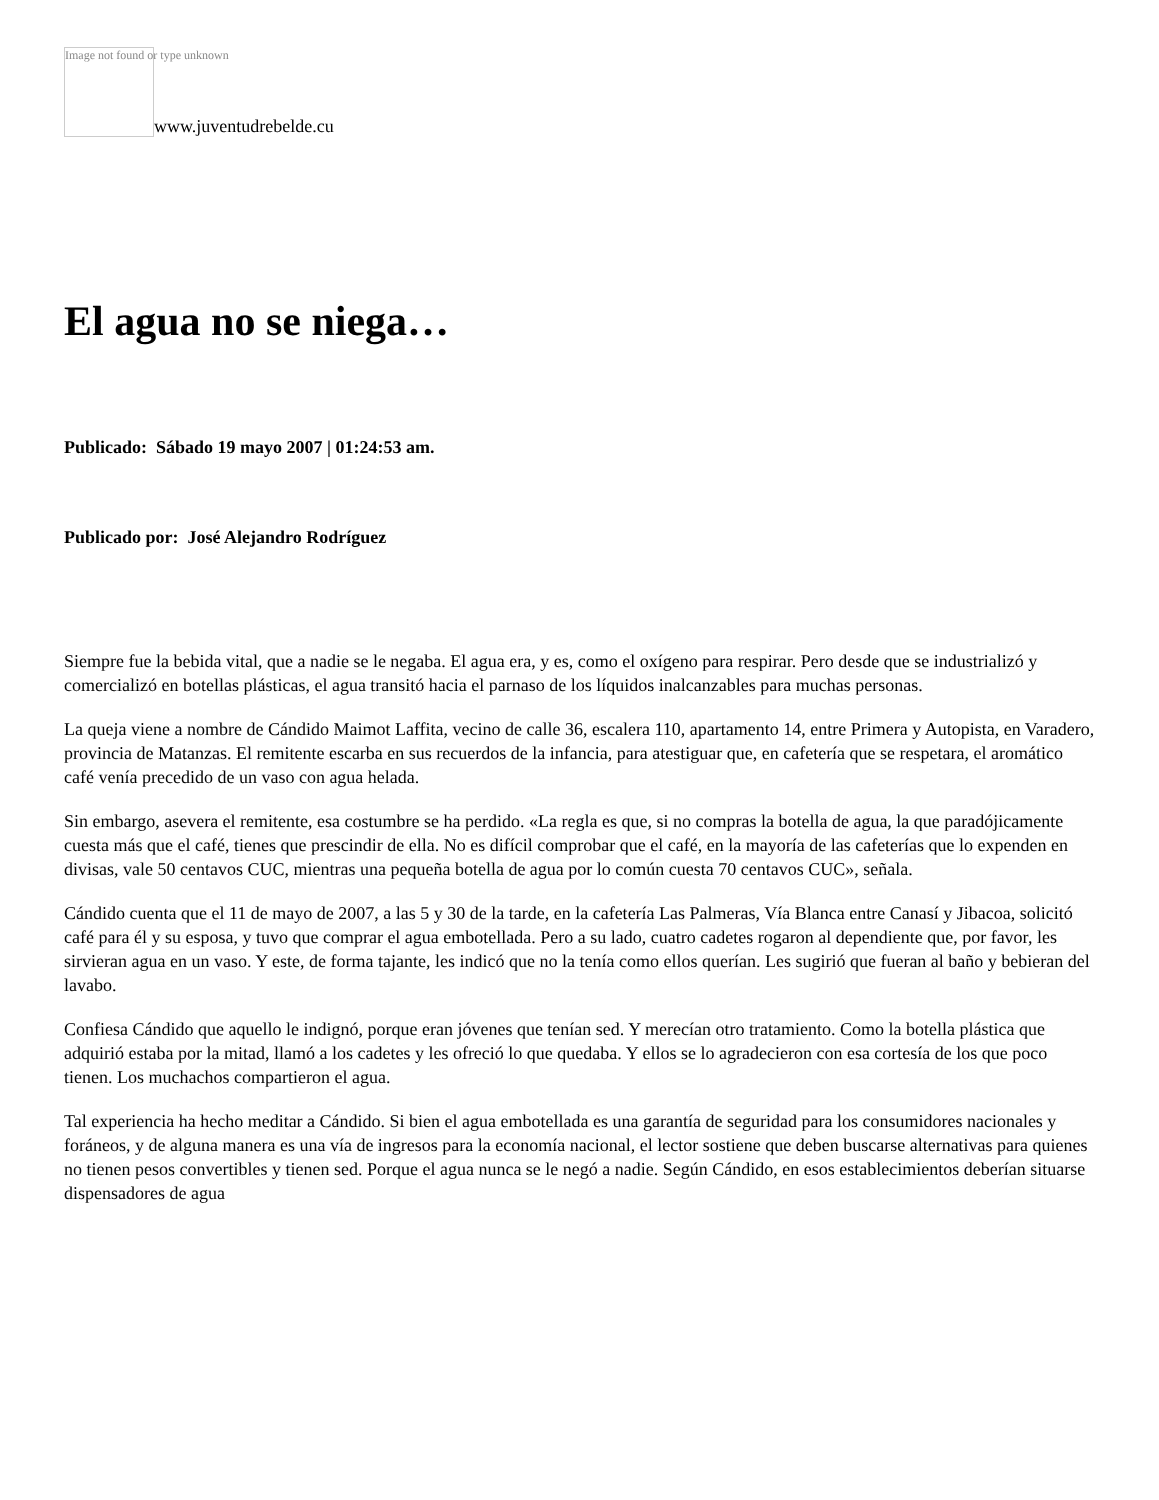Image not found or type unknown
www.juventudrebelde.cu
El agua no se niega…
Publicado: Sábado 19 mayo 2007 | 01:24:53 am.
Publicado por: José Alejandro Rodríguez
Siempre fue la bebida vital, que a nadie se le negaba. El agua era, y es, como el oxígeno para respirar. Pero desde que se industrializó y comercializó en botellas plásticas, el agua transitó hacia el parnaso de los líquidos inalcanzables para muchas personas.
La queja viene a nombre de Cándido Maimot Laffita, vecino de calle 36, escalera 110, apartamento 14, entre Primera y Autopista, en Varadero, provincia de Matanzas. El remitente escarba en sus recuerdos de la infancia, para atestiguar que, en cafetería que se respetara, el aromático café venía precedido de un vaso con agua helada.
Sin embargo, asevera el remitente, esa costumbre se ha perdido. «La regla es que, si no compras la botella de agua, la que paradójicamente cuesta más que el café, tienes que prescindir de ella. No es difícil comprobar que el café, en la mayoría de las cafeterías que lo expenden en divisas, vale 50 centavos CUC, mientras una pequeña botella de agua por lo común cuesta 70 centavos CUC», señala.
Cándido cuenta que el 11 de mayo de 2007, a las 5 y 30 de la tarde, en la cafetería Las Palmeras, Vía Blanca entre Canasí y Jibacoa, solicitó café para él y su esposa, y tuvo que comprar el agua embotellada. Pero a su lado, cuatro cadetes rogaron al dependiente que, por favor, les sirvieran agua en un vaso. Y este, de forma tajante, les indicó que no la tenía como ellos querían. Les sugirió que fueran al baño y bebieran del lavabo.
Confiesa Cándido que aquello le indignó, porque eran jóvenes que tenían sed. Y merecían otro tratamiento. Como la botella plástica que adquirió estaba por la mitad, llamó a los cadetes y les ofreció lo que quedaba. Y ellos se lo agradecieron con esa cortesía de los que poco tienen. Los muchachos compartieron el agua.
Tal experiencia ha hecho meditar a Cándido. Si bien el agua embotellada es una garantía de seguridad para los consumidores nacionales y foráneos, y de alguna manera es una vía de ingresos para la economía nacional, el lector sostiene que deben buscarse alternativas para quienes no tienen pesos convertibles y tienen sed. Porque el agua nunca se le negó a nadie. Según Cándido, en esos establecimientos deberían situarse dispensadores de agua